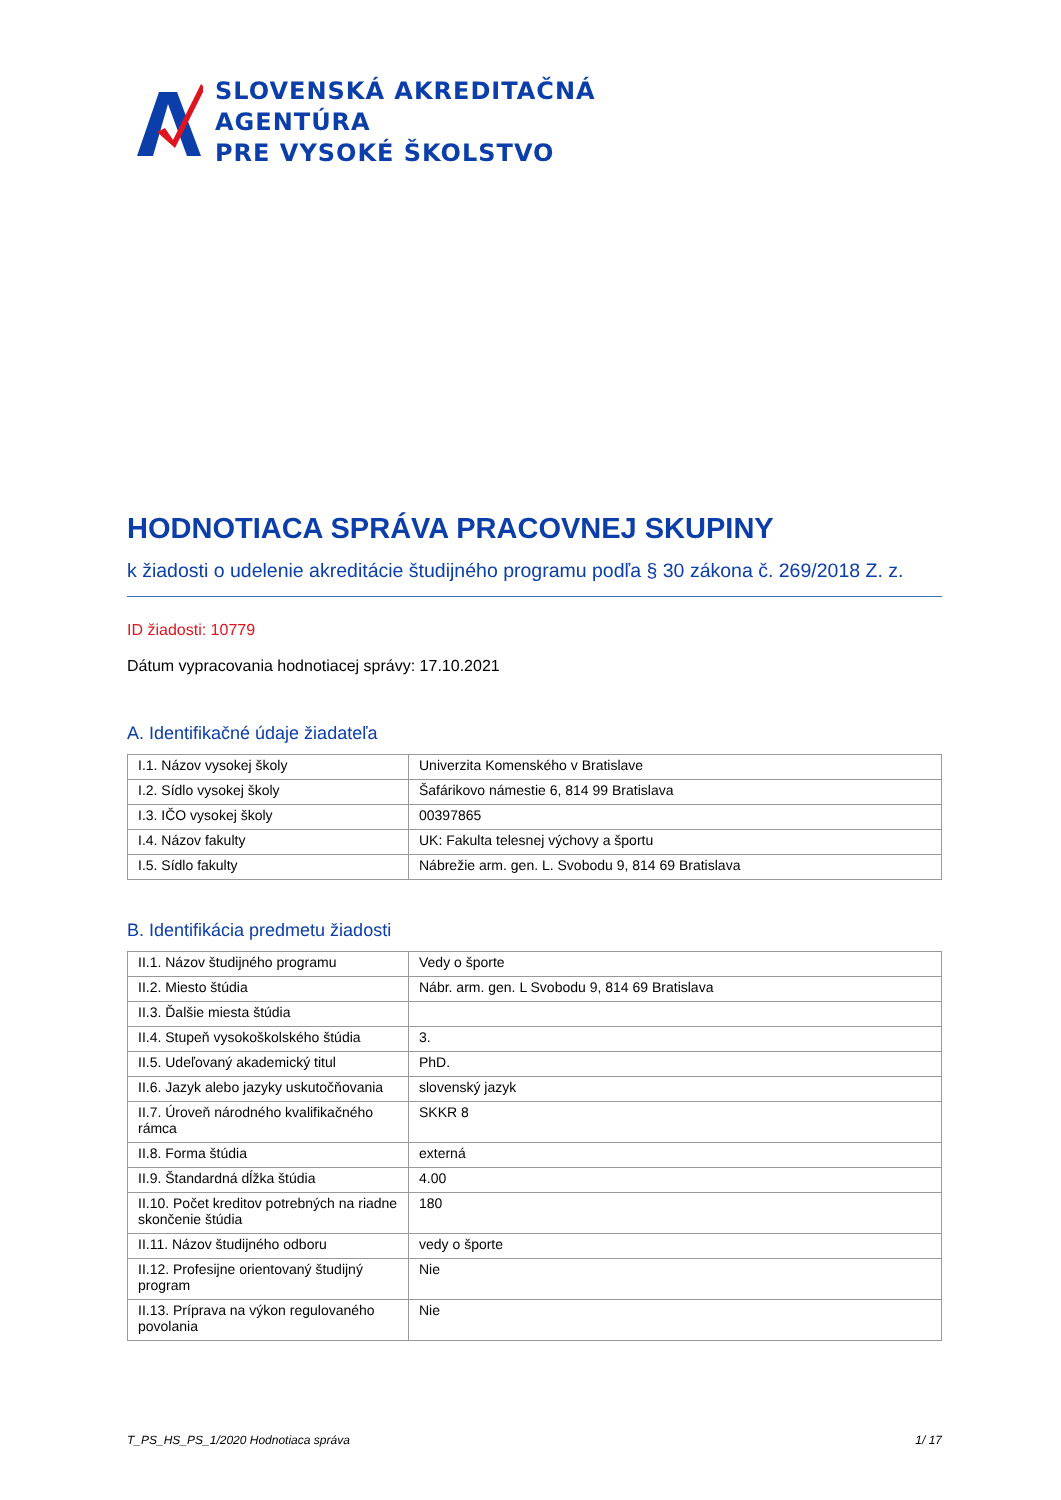SLOVENSKÁ AKREDITAČNÁ AGENTÚRA
PRE VYSOKÉ ŠKOLSTVO
HODNOTIACA SPRÁVA PRACOVNEJ SKUPINY
k žiadosti o udelenie akreditácie študijného programu podľa § 30 zákona č. 269/2018 Z. z.
ID žiadosti: 10779
Dátum vypracovania hodnotiacej správy: 17.10.2021
A. Identifikačné údaje žiadateľa
| I.1. Názov vysokej školy | Univerzita Komenského v Bratislave |
| I.2. Sídlo vysokej školy | Šafárikovo námestie 6, 814 99 Bratislava |
| I.3. IČO vysokej školy | 00397865 |
| I.4. Názov fakulty | UK: Fakulta telesnej výchovy a športu |
| I.5. Sídlo fakulty | Nábrežie arm. gen. L. Svobodu 9, 814 69 Bratislava |
B. Identifikácia predmetu žiadosti
| II.1. Názov študijného programu | Vedy o športe |
| II.2. Miesto štúdia | Nábr. arm. gen. L Svobodu 9, 814 69 Bratislava |
| II.3. Ďalšie miesta štúdia | |
| II.4. Stupeň vysokoškolského štúdia | 3. |
| II.5. Udeľovaný akademický titul | PhD. |
| II.6. Jazyk alebo jazyky uskutočňovania | slovenský jazyk |
| II.7. Úroveň národného kvalifikačného rámca | SKKR 8 |
| II.8. Forma štúdia | externá |
| II.9. Štandardná dĺžka štúdia | 4.00 |
| II.10. Počet kreditov potrebných na riadne skončenie štúdia | 180 |
| II.11. Názov študijného odboru | vedy o športe |
| II.12. Profesijne orientovaný študijný program | Nie |
| II.13. Príprava na výkon regulovaného povolania | Nie |
T_PS_HS_PS_1/2020 Hodnotiaca správa 1/ 17